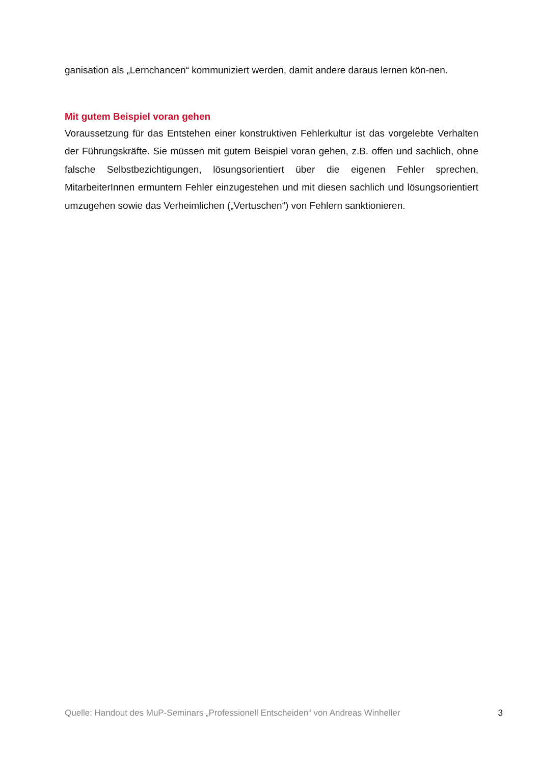ganisation als „Lernchancen“ kommuniziert werden, damit andere daraus lernen kön-nen.
Mit gutem Beispiel voran gehen
Voraussetzung für das Entstehen einer konstruktiven Fehlerkultur ist das vorgelebte Verhalten der Führungskräfte. Sie müssen mit gutem Beispiel voran gehen, z.B. offen und sachlich, ohne falsche Selbstbezichtigungen, lösungsorientiert über die eigenen Fehler sprechen, MitarbeiterInnen ermuntern Fehler einzugestehen und mit diesen sachlich und lösungsorientiert umzugehen sowie das Verheimlichen („Vertuschen“) von Fehlern sanktionieren.
Quelle: Handout des MuP-Seminars „Professionell Entscheiden“ von Andreas Winheller 3